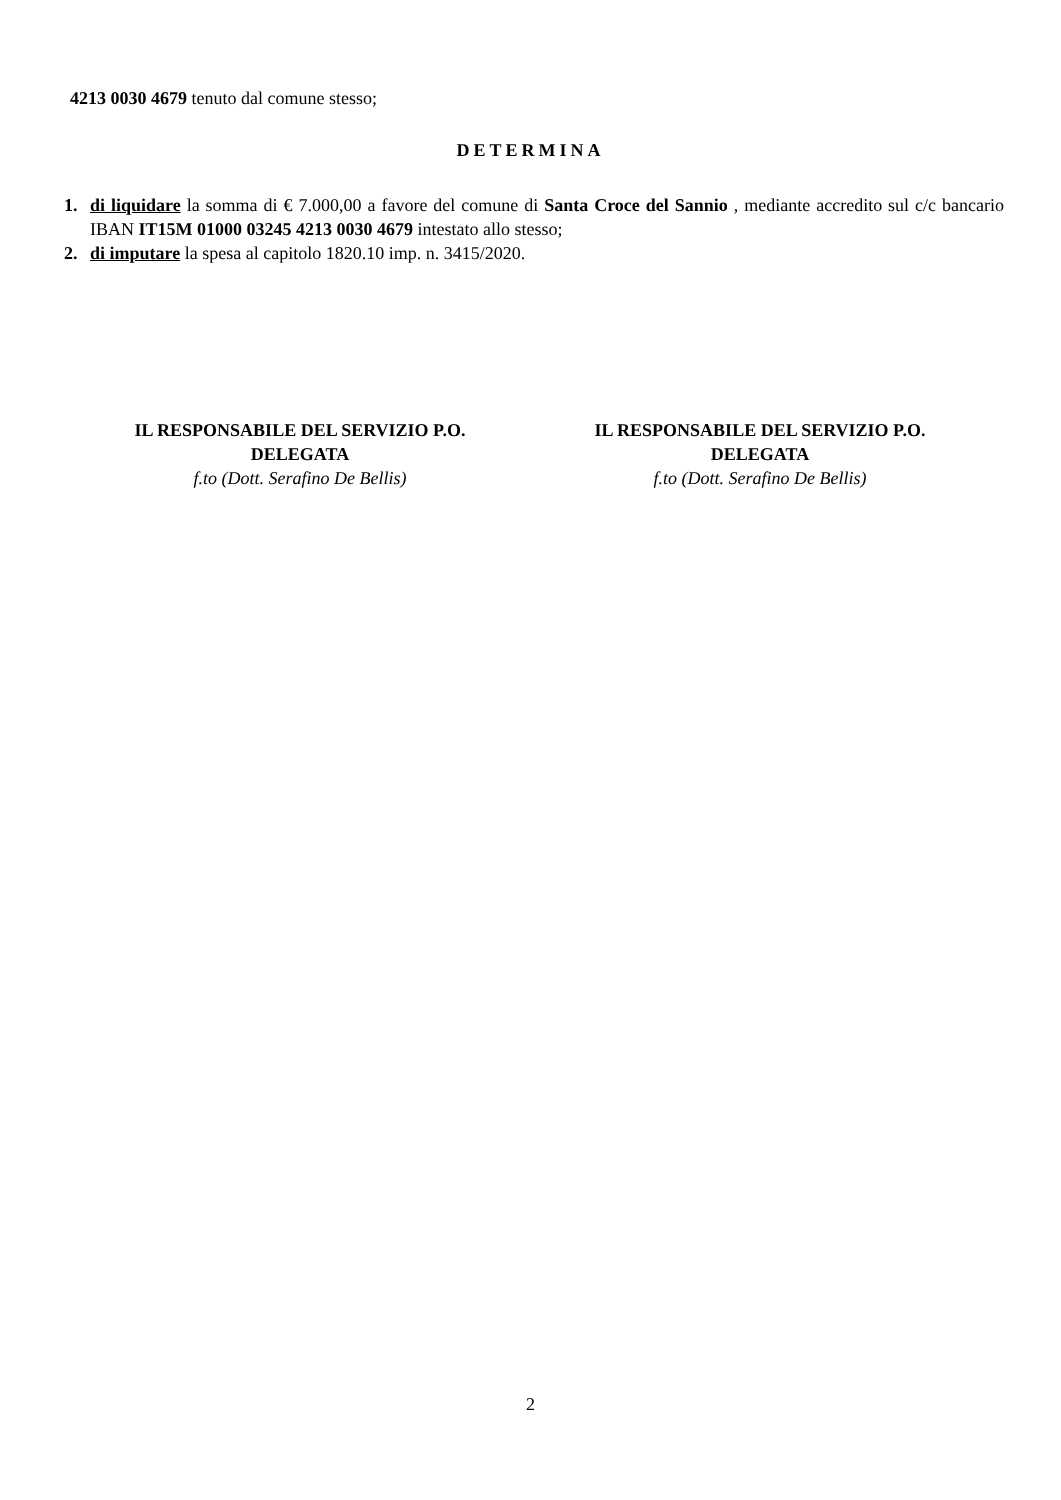4213 0030 4679 tenuto dal comune stesso;
DETERMINA
1. di liquidare la somma di € 7.000,00 a favore del comune di Santa Croce del Sannio , mediante accredito sul c/c bancario IBAN IT15M 01000 03245 4213 0030 4679 intestato allo stesso;
2. di imputare la spesa al capitolo 1820.10 imp. n. 3415/2020.
IL RESPONSABILE DEL SERVIZIO P.O.
DELEGATA
f.to (Dott. Serafino De Bellis)
IL RESPONSABILE DEL SERVIZIO P.O.
DELEGATA
f.to (Dott. Serafino De Bellis)
2